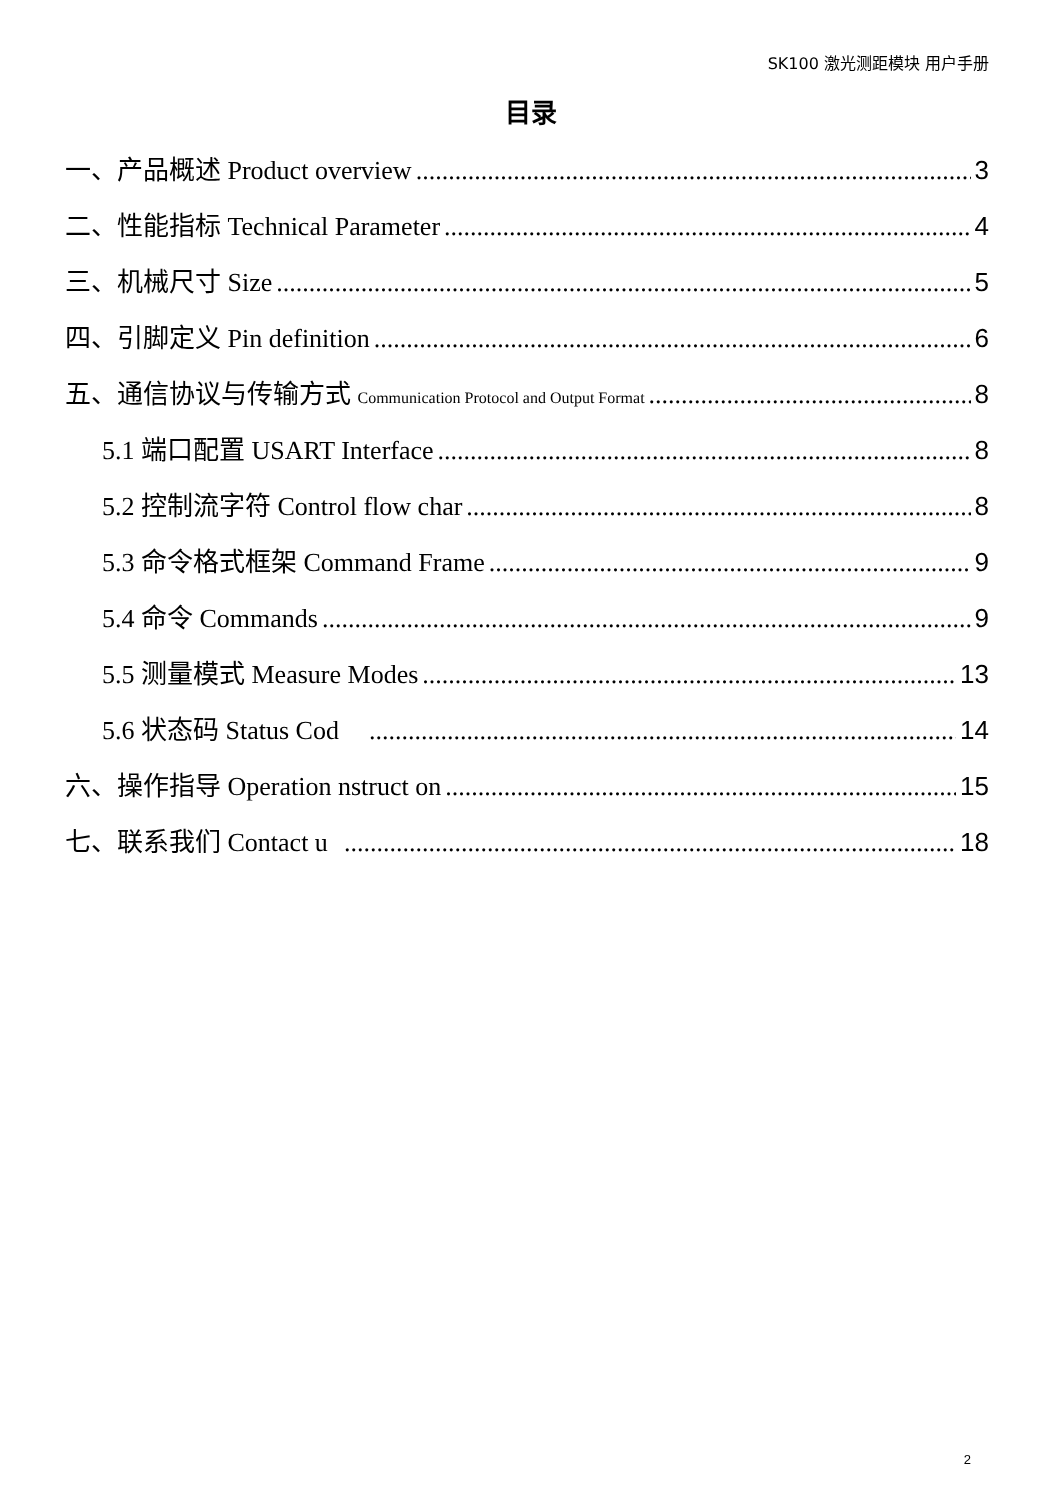SK100 激光测距模块 用户手册
目录
一、产品概述 Product overview 3
二、性能指标 Technical Parameter 4
三、机械尺寸 Size 5
四、引脚定义 Pin definition 6
五、通信协议与传输方式 Communication Protocol and Output Format 8
5.1 端口配置 USART Interface 8
5.2 控制流字符 Control flow char 8
5.3 命令格式框架 Command Frame 9
5.4 命令 Commands 9
5.5 测量模式 Measure Modes 13
5.6 状态码 Status Cod 14
六、操作指导 Operation nstruct on 15
七、联系我们 Contact u 18
2